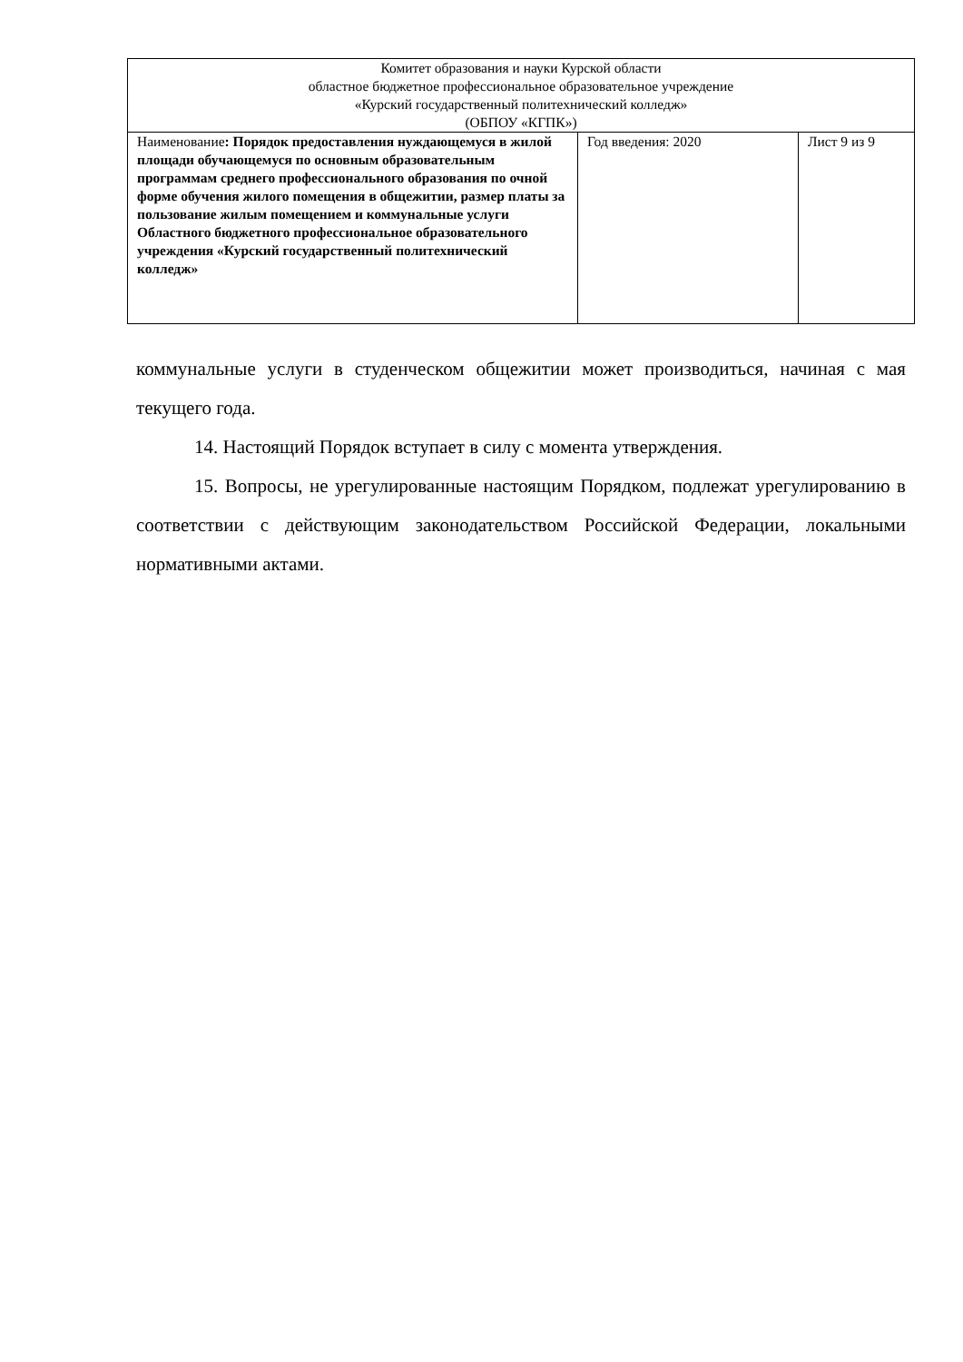| Комитет образования и науки Курской области областное бюджетное профессиональное образовательное учреждение «Курский государственный политехнический колледж» (ОБПОУ «КГПК») | | |
| Наименование : Порядок предоставления нуждающемуся в жилой площади обучающемуся по основным образовательным программам среднего профессионального образования по очной форме обучения жилого помещения в общежитии, размер платы за пользование жилым помещением и коммунальные услуги Областного бюджетного профессиональное образовательного учреждения «Курский государственный политехнический колледж» | Год введения: 2020 | Лист 9 из 9 |
коммунальные услуги в студенческом общежитии может производиться, начиная с мая текущего года.
14. Настоящий Порядок вступает в силу с момента утверждения.
15. Вопросы, не урегулированные настоящим Порядком, подлежат урегулированию в соответствии с действующим законодательством Российской Федерации, локальными нормативными актами.